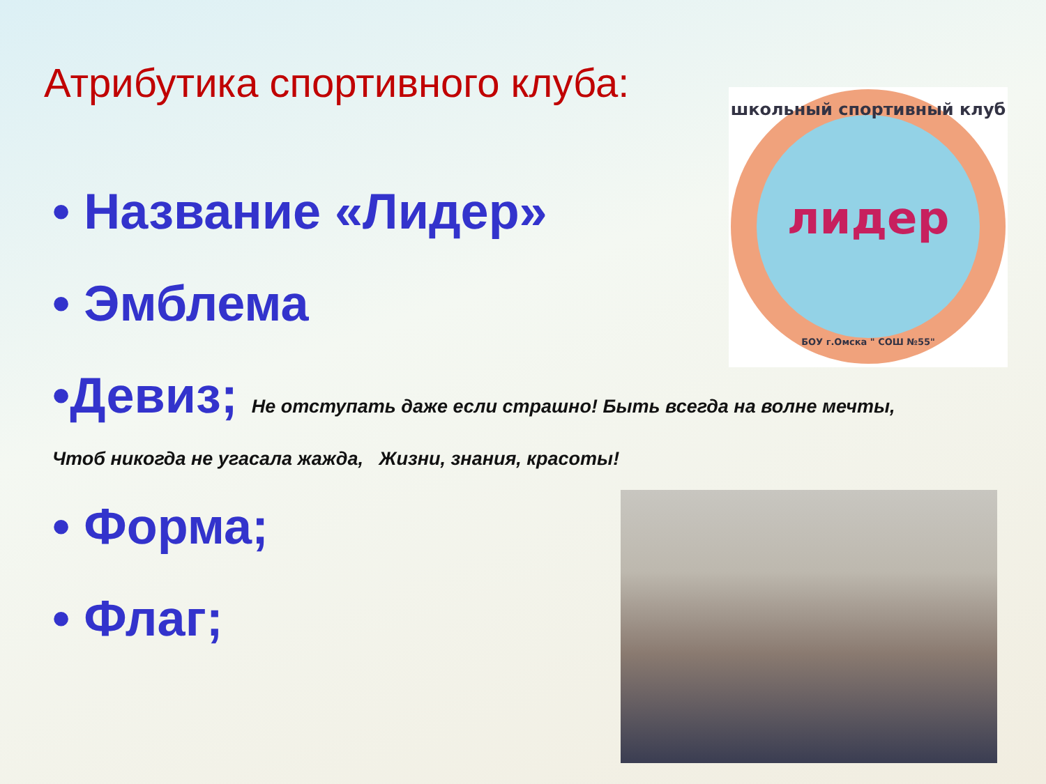Атрибутика спортивного клуба:
лидер
школьный спортивный клуб
БОУ г.Омска " СОШ №55"
• Название «Лидер»
• Эмблема
•Девиз; Не отступать даже если страшно! Быть всегда на волне мечты,
Чтоб никогда не угасала жажда, Жизни, знания, красоты!
• Форма;
• Флаг;